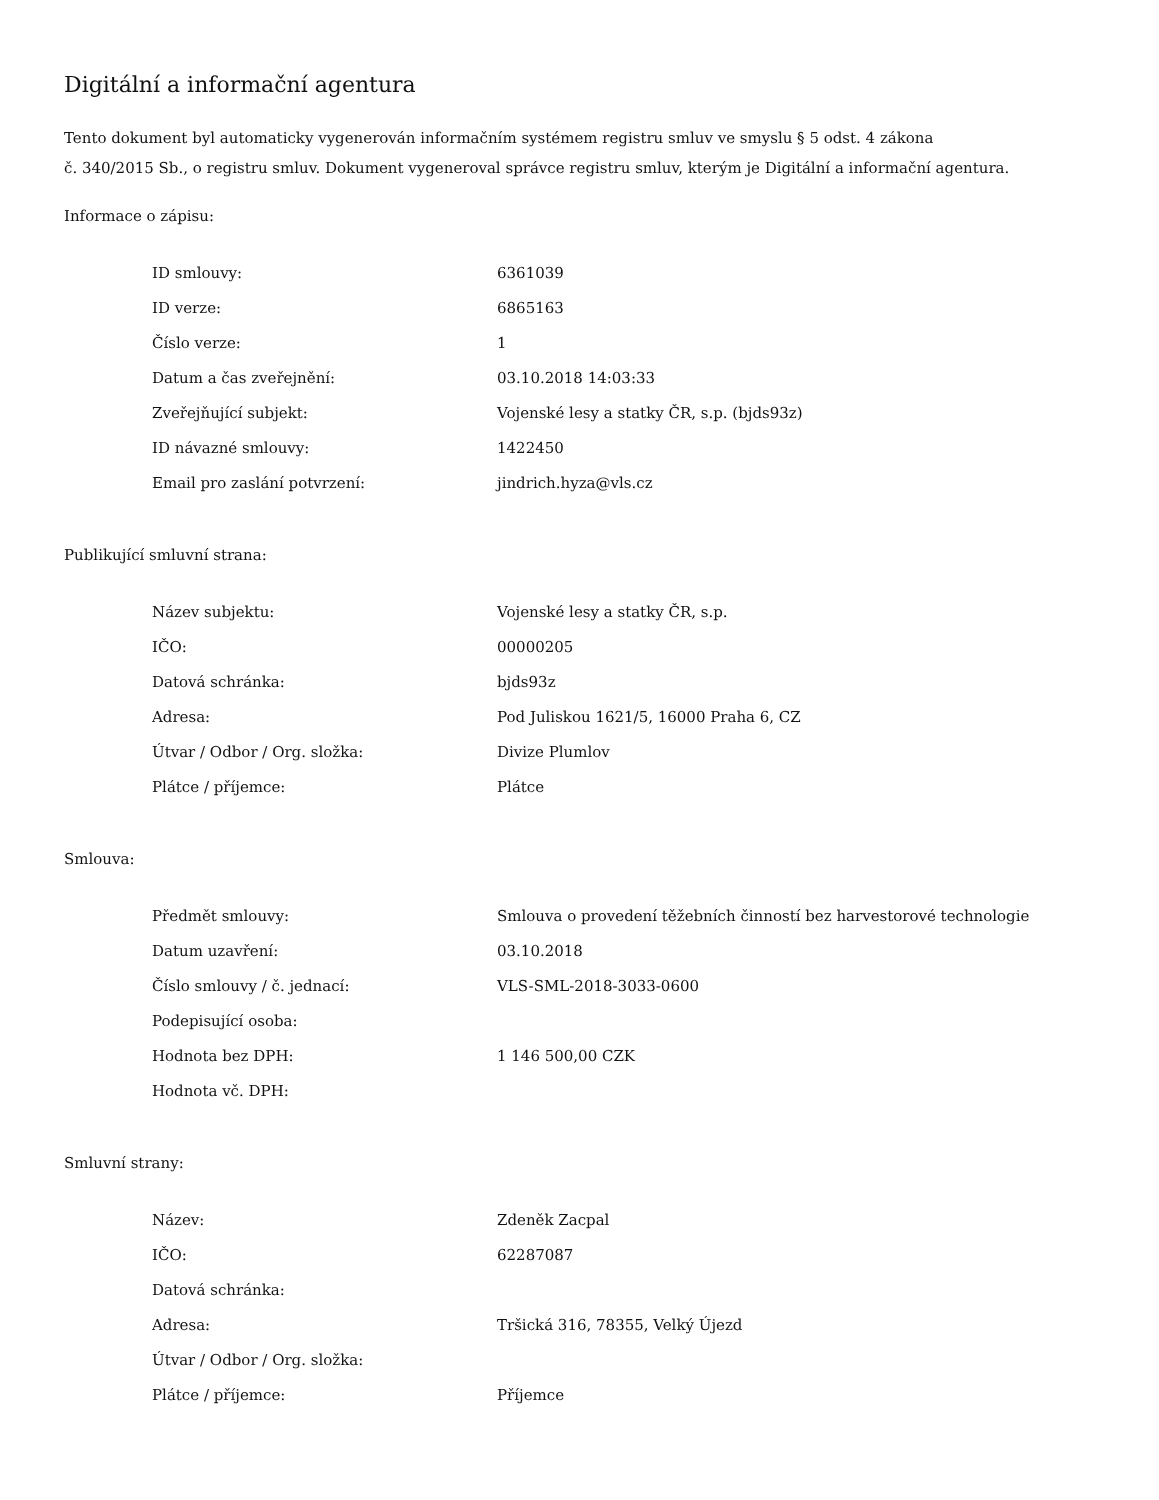Digitální a informační agentura
Tento dokument byl automaticky vygenerován informačním systémem registru smluv ve smyslu § 5 odst. 4 zákona
č. 340/2015 Sb., o registru smluv. Dokument vygeneroval správce registru smluv, kterým je Digitální a informační agentura.
Informace o zápisu:
| ID smlouvy: | 6361039 |
| ID verze: | 6865163 |
| Číslo verze: | 1 |
| Datum a čas zveřejnění: | 03.10.2018 14:03:33 |
| Zveřejňující subjekt: | Vojenské lesy a statky ČR, s.p. (bjds93z) |
| ID návazné smlouvy: | 1422450 |
| Email pro zaslání potvrzení: | jindrich.hyza@vls.cz |
Publikující smluvní strana:
| Název subjektu: | Vojenské lesy a statky ČR, s.p. |
| IČO: | 00000205 |
| Datová schránka: | bjds93z |
| Adresa: | Pod Juliskou 1621/5, 16000 Praha 6, CZ |
| Útvar / Odbor / Org. složka: | Divize Plumlov |
| Plátce / příjemce: | Plátce |
Smlouva:
| Předmět smlouvy: | Smlouva o provedení těžebních činností bez harvestorové technologie |
| Datum uzavření: | 03.10.2018 |
| Číslo smlouvy / č. jednací: | VLS-SML-2018-3033-0600 |
| Podepisující osoba: | |
| Hodnota bez DPH: | 1 146 500,00 CZK |
| Hodnota vč. DPH: | |
Smluvní strany:
| Název: | Zdeněk Zacpal |
| IČO: | 62287087 |
| Datová schránka: | |
| Adresa: | Tršická 316, 78355, Velký Újezd |
| Útvar / Odbor / Org. složka: | |
| Plátce / příjemce: | Příjemce |